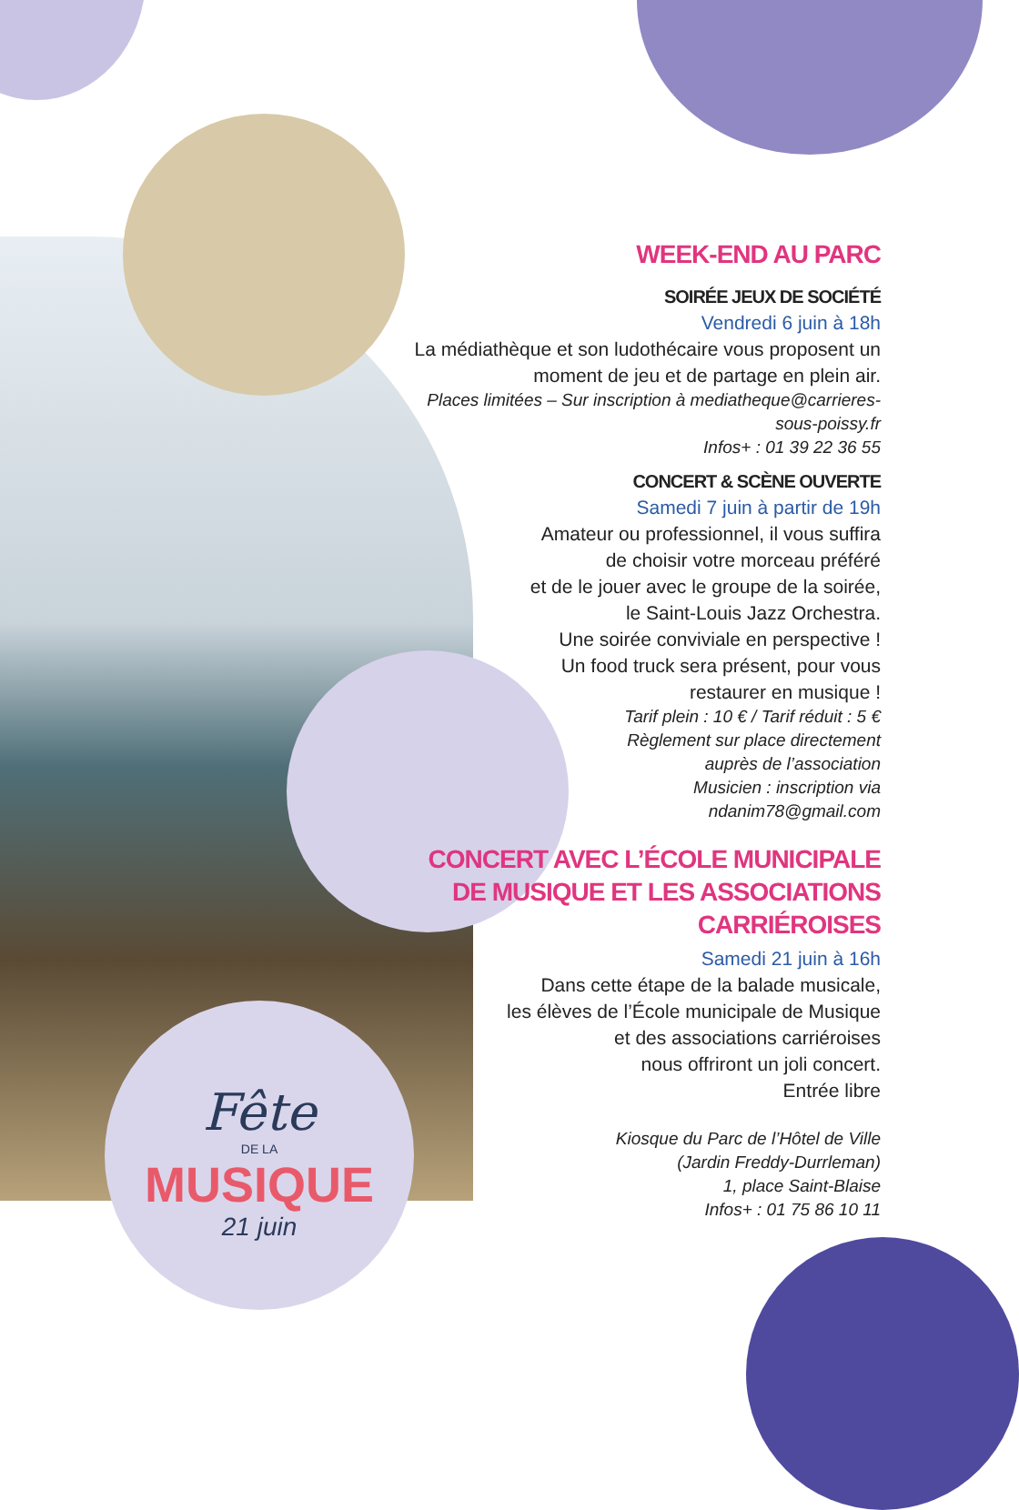Fête
DE LA
MUSIQUE
21 juin
WEEK-END AU PARC
SOIRÉE JEUX DE SOCIÉTÉ
Vendredi 6 juin à 18h
La médiathèque et son ludothécaire vous proposent un moment de jeu et de partage en plein air.
Places limitées – Sur inscription à mediatheque@carrieres-sous-poissy.fr
Infos+ : 01 39 22 36 55
CONCERT & SCÈNE OUVERTE
Samedi 7 juin à partir de 19h
Amateur ou professionnel, il vous suffira
de choisir votre morceau préféré
et de le jouer avec le groupe de la soirée,
le Saint-Louis Jazz Orchestra.
Une soirée conviviale en perspective !
Un food truck sera présent, pour vous
restaurer en musique !
Tarif plein : 10 € / Tarif réduit : 5 €
Règlement sur place directement
auprès de l’association
Musicien : inscription via
ndanim78@gmail.com
CONCERT AVEC L’ÉCOLE MUNICIPALE DE MUSIQUE ET LES ASSOCIATIONS CARRIÉROISES
Samedi 21 juin à 16h
Dans cette étape de la balade musicale,
les élèves de l’École municipale de Musique
et des associations carriéroises
nous offriront un joli concert.
Entrée libre
Kiosque du Parc de l’Hôtel de Ville
(Jardin Freddy-Durrleman)
1, place Saint-Blaise
Infos+ : 01 75 86 10 11